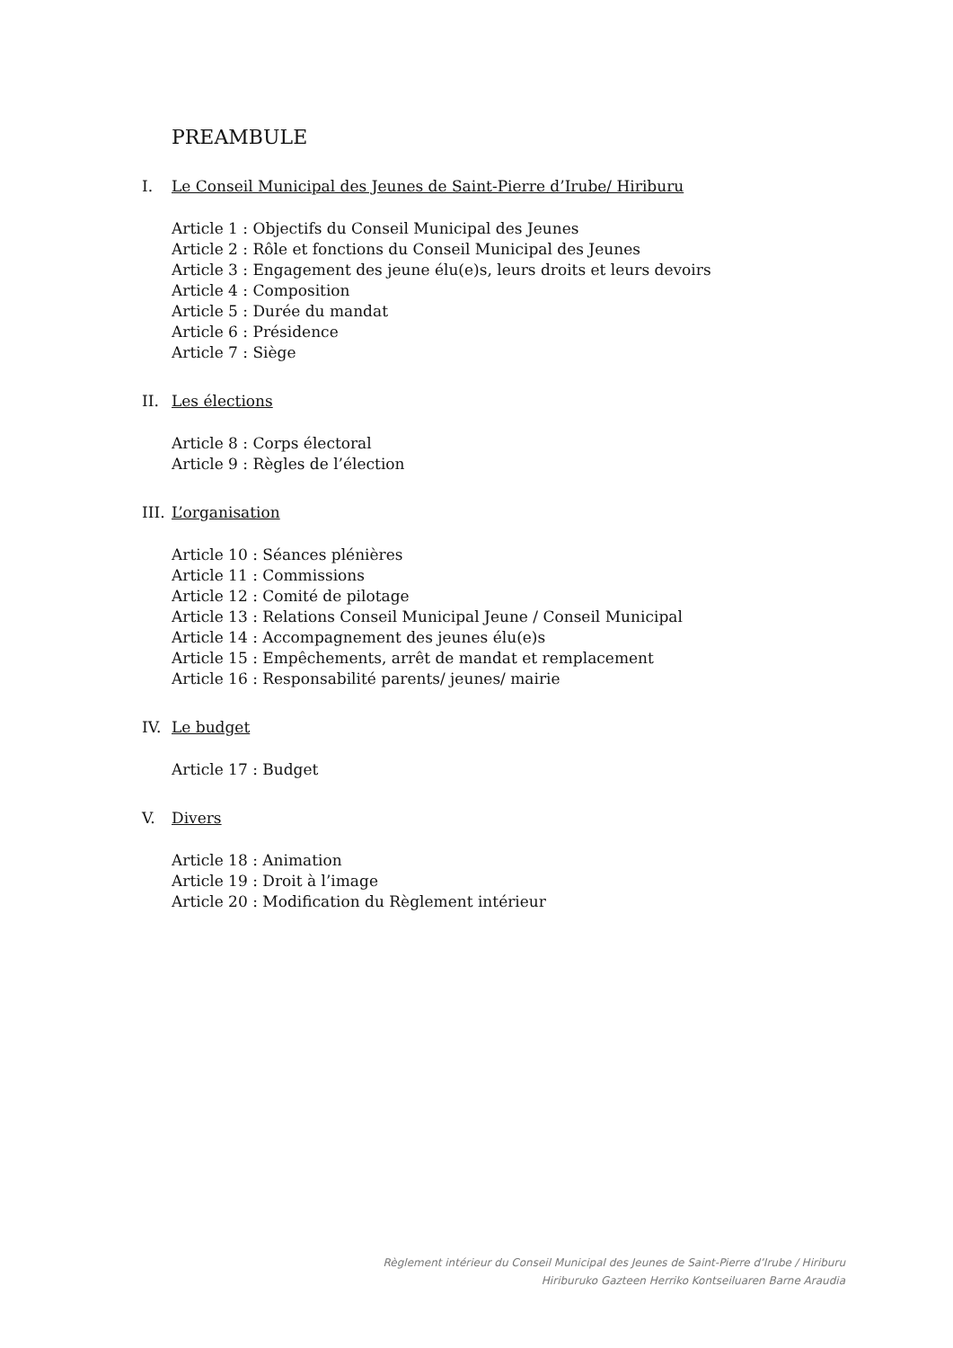PREAMBULE
I. Le Conseil Municipal des Jeunes de Saint-Pierre d’Irube/ Hiriburu
Article 1 : Objectifs du Conseil Municipal des Jeunes
Article 2 : Rôle et fonctions du Conseil Municipal des Jeunes
Article 3 : Engagement des jeune élu(e)s, leurs droits et leurs devoirs
Article 4 : Composition
Article 5 : Durée du mandat
Article 6 : Présidence
Article 7 : Siège
II. Les élections
Article 8 : Corps électoral
Article 9 : Règles de l’élection
III. L’organisation
Article 10 : Séances plénières
Article 11 : Commissions
Article 12 : Comité de pilotage
Article 13 : Relations Conseil Municipal Jeune / Conseil Municipal
Article 14 : Accompagnement des jeunes élu(e)s
Article 15 : Empêchements, arrêt de mandat et remplacement
Article 16 : Responsabilité parents/ jeunes/ mairie
IV. Le budget
Article 17 : Budget
V. Divers
Article 18 : Animation
Article 19 : Droit à l’image
Article 20 : Modification du Règlement intérieur
Règlement intérieur du Conseil Municipal des Jeunes de Saint-Pierre d’Irube / Hiriburu
Hiriburuko Gazteen Herriko Kontseiluaren Barne Araudia